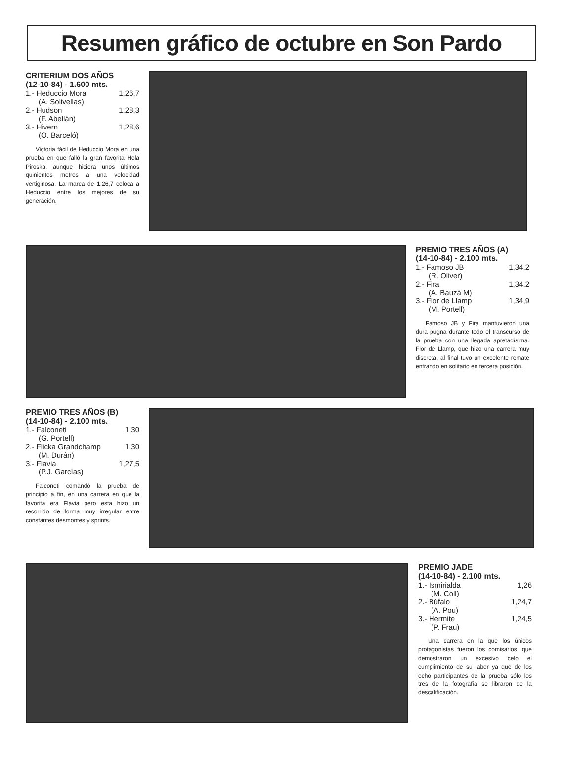Resumen gráfico de octubre en Son Pardo
CRITERIUM DOS AÑOS
(12-10-84) - 1.600 mts.
1.- Heduccio Mora 1,26,7
(A. Solivellas)
2.- Hudson 1,28,3
(F. Abellán)
3.- Hivern 1,28,6
(O. Barceló)
Victoria fácil de Heduccio Mora en una prueba en que falló la gran favorita Hola Piroska, aunque hiciera unos últimos quinientos metros a una velocidad vertiginosa. La marca de 1,26,7 coloca a Heduccio entre los mejores de su generación.
PREMIO TRES AÑOS (A)
(14-10-84) - 2.100 mts.
1.- Famoso JB 1,34,2
(R. Oliver)
2.- Fira 1,34,2
(A. Bauzá M)
3.- Flor de Llamp 1,34,9
(M. Portell)
Famoso JB y Fira mantuvieron una dura pugna durante todo el transcurso de la prueba con una llegada apretadísima. Flor de Llamp, que hizo una carrera muy discreta, al final tuvo un excelente remate entrando en solitario en tercera posición.
PREMIO TRES AÑOS (B)
(14-10-84) - 2.100 mts.
1.- Falconeti 1,30
(G. Portell)
2.- Flicka Grandchamp 1,30
(M. Durán)
3.- Flavia 1,27,5
(P.J. Garcías)
Falconeti comandó la prueba de principio a fin, en una carrera en que la favorita era Flavia pero esta hizo un recorrido de forma muy irregular entre constantes desmontes y sprints.
PREMIO JADE
(14-10-84) - 2.100 mts.
1.- Ismirialda 1,26
(M. Coll)
2.- Búfalo 1,24,7
(A. Pou)
3.- Hermite 1,24,5
(P. Frau)
Una carrera en la que los únicos protagonistas fueron los comisarios, que demostraron un excesivo celo el cumplimiento de su labor ya que de los ocho participantes de la prueba sólo los tres de la fotografía se libraron de la descalificación.